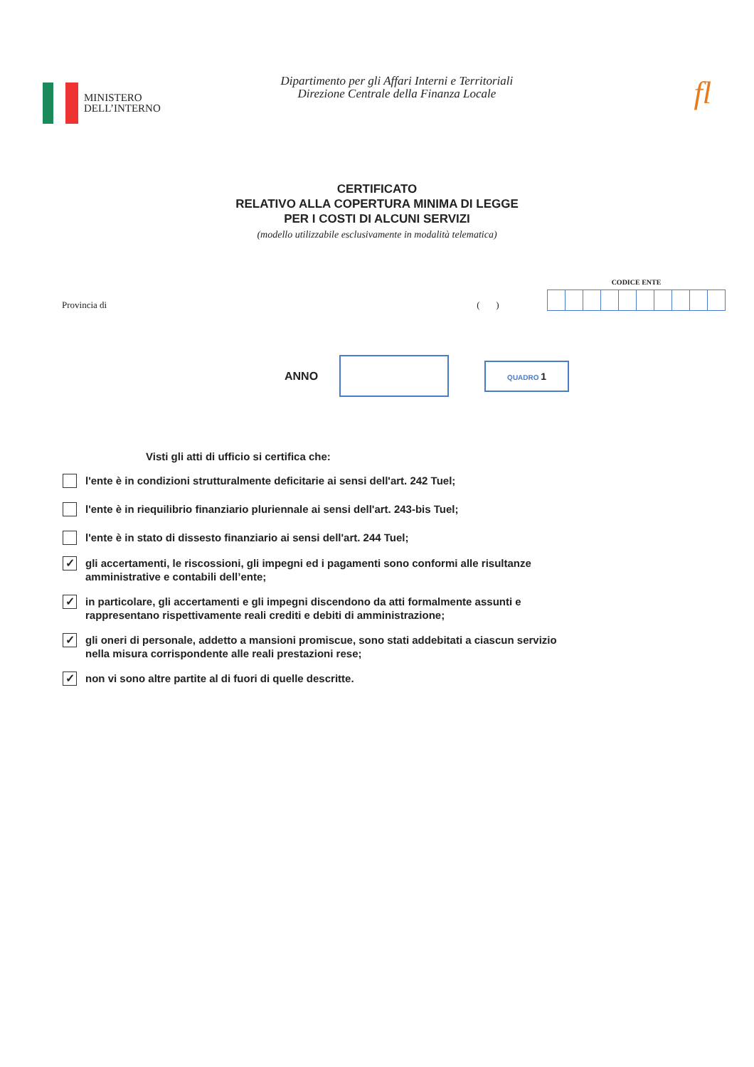MINISTERO
DELL’INTERNO
Dipartimento per gli Affari Interni e Territoriali
Direzione Centrale della Finanza Locale
fl
CERTIFICATO
RELATIVO ALLA COPERTURA MINIMA DI LEGGE
PER I COSTI DI ALCUNI SERVIZI
(modello utilizzabile esclusivamente in modalità telematica)
Provincia di ( )
CODICE ENTE
ANNO
QUADRO 1
Visti gli atti di ufficio si certifica che:
l'ente è in condizioni strutturalmente deficitarie ai sensi dell'art. 242 Tuel;
l'ente è in riequilibrio finanziario pluriennale ai sensi dell'art. 243-bis Tuel;
l'ente è in stato di dissesto finanziario ai sensi dell'art. 244 Tuel;
✓
gli accertamenti, le riscossioni, gli impegni ed i pagamenti sono conformi alle risultanze amministrative e contabili dell’ente;
✓
in particolare, gli accertamenti e gli impegni discendono da atti formalmente assunti e rappresentano rispettivamente reali crediti e debiti di amministrazione;
✓
gli oneri di personale, addetto a mansioni promiscue, sono stati addebitati a ciascun servizio nella misura corrispondente alle reali prestazioni rese;
✓
non vi sono altre partite al di fuori di quelle descritte.